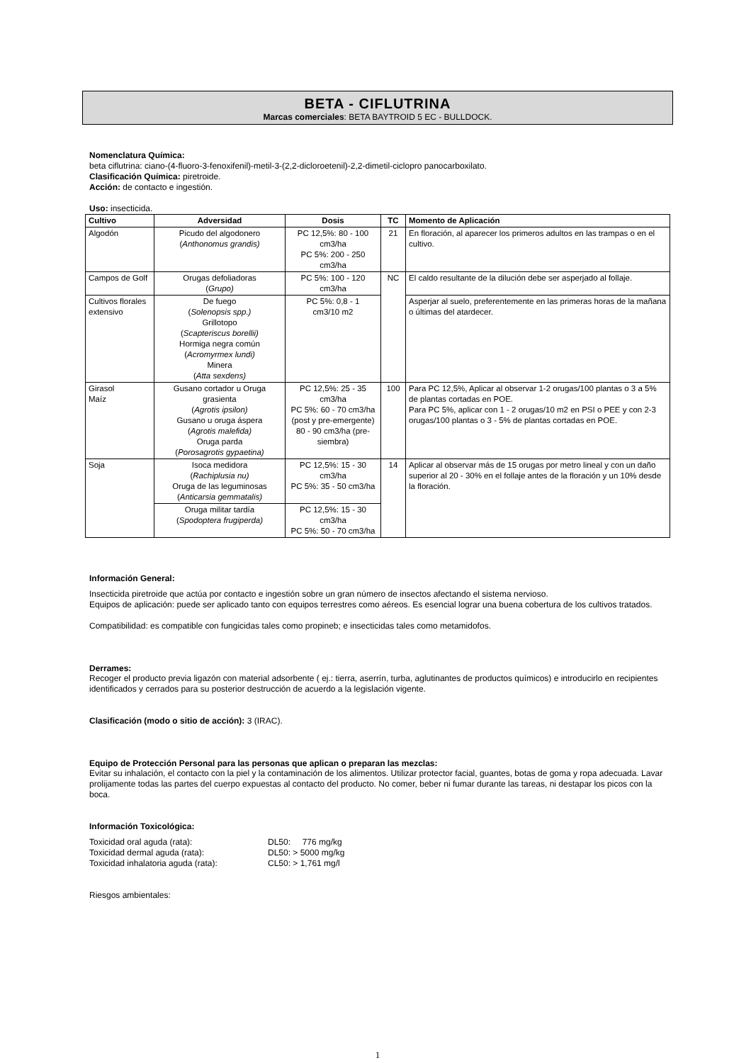BETA - CIFLUTRINA
Marcas comerciales: BETA BAYTROID 5 EC - BULLDOCK.
Nomenclatura Química:
beta ciflutrina: ciano-(4-fluoro-3-fenoxifenil)-metil-3-(2,2-dicloroetenil)-2,2-dimetil-ciclopro panocarboxilato.
Clasificación Química: piretroide.
Acción: de contacto e ingestión.
Uso: insecticida.
| Cultivo | Adversidad | Dosis | TC | Momento de Aplicación |
| --- | --- | --- | --- | --- |
| Algodón | Picudo del algodonero ( Anthonomus grandis) | PC 12,5%: 80 - 100 cm3/ha PC 5%: 200 - 250 cm3/ha | 21 | En floración, al aparecer los primeros adultos en las trampas o en el cultivo. |
| Campos de Golf | Orugas defoliadoras ( Grupo) | PC 5%: 100 - 120 cm3/ha | NC | El caldo resultante de la dilución debe ser asperjado al follaje. |
| Cultivos florales extensivo | De fuego ( Solenopsis spp.) Grillotopo ( Scapteriscus borellii) Hormiga negra común ( Acromyrmex lundi) Minera ( Atta sexdens) | PC 5%: 0,8 - 1 cm3/10 m2 | | Asperjar al suelo, preferentemente en las primeras horas de la mañana o últimas del atardecer. |
| Girasol Maíz | Gusano cortador u Oruga grasienta ( Agrotis ipsilon) Gusano u oruga áspera ( Agrotis malefida) Oruga parda ( Porosagrotis gypaetina) | PC 12,5%: 25 - 35 cm3/ha PC 5%: 60 - 70 cm3/ha (post y pre-emergente) 80 - 90 cm3/ha (pre-siembra) | 100 | Para PC 12,5%, Aplicar al observar 1-2 orugas/100 plantas o 3 a 5% de plantas cortadas en POE. Para PC 5%, aplicar con 1 - 2 orugas/10 m2 en PSI o PEE y con 2-3 orugas/100 plantas o 3 - 5% de plantas cortadas en POE. |
| Soja | Isoca medidora ( Rachiplusia nu) Oruga de las leguminosas ( Anticarsia gemmatalis) | PC 12,5%: 15 - 30 cm3/ha PC 5%: 35 - 50 cm3/ha | 14 | Aplicar al observar más de 15 orugas por metro lineal y con un daño superior al 20 - 30% en el follaje antes de la floración y un 10% desde la floración. |
| | Oruga militar tardía ( Spodoptera frugiperda) | PC 12,5%: 15 - 30 cm3/ha PC 5%: 50 - 70 cm3/ha | | |
Información General:
Insecticida piretroide que actúa por contacto e ingestión sobre un gran número de insectos afectando el sistema nervioso.
Equipos de aplicación: puede ser aplicado tanto con equipos terrestres como aéreos. Es esencial lograr una buena cobertura de los cultivos tratados.
Compatibilidad: es compatible con fungicidas tales como propineb; e insecticidas tales como metamidofos.
Derrames:
Recoger el producto previa ligazón con material adsorbente ( ej.: tierra, aserrín, turba, aglutinantes de productos químicos) e introducirlo en recipientes identificados y cerrados para su posterior destrucción de acuerdo a la legislación vigente.
Clasificación (modo o sitio de acción): 3 (IRAC).
Equipo de Protección Personal para las personas que aplican o preparan las mezclas:
Evitar su inhalación, el contacto con la piel y la contaminación de los alimentos. Utilizar protector facial, guantes, botas de goma y ropa adecuada. Lavar prolijamente todas las partes del cuerpo expuestas al contacto del producto. No comer, beber ni fumar durante las tareas, ni destapar los picos con la boca.
Información Toxicológica:
| Toxicidad oral aguda (rata): | DL50: 776 mg/kg |
| Toxicidad dermal aguda (rata): | DL50: > 5000 mg/kg |
| Toxicidad inhalatoria aguda (rata): | CL50: > 1,761 mg/l |
Riesgos ambientales:
1